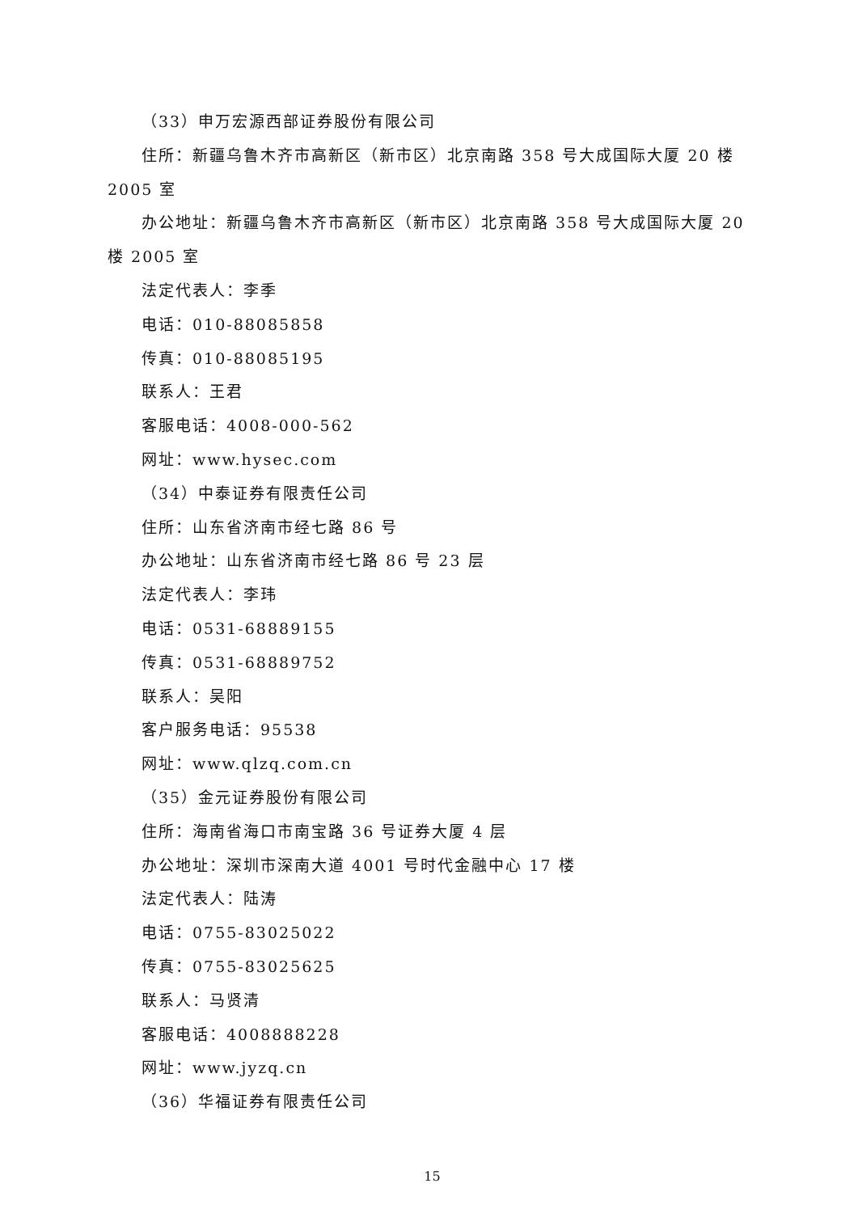（33）申万宏源西部证券股份有限公司
住所：新疆乌鲁木齐市高新区（新市区）北京南路 358 号大成国际大厦 20 楼 2005 室
办公地址：新疆乌鲁木齐市高新区（新市区）北京南路 358 号大成国际大厦 20 楼 2005 室
法定代表人：李季
电话：010-88085858
传真：010-88085195
联系人：王君
客服电话：4008-000-562
网址：www.hysec.com
（34）中泰证券有限责任公司
住所：山东省济南市经七路 86 号
办公地址：山东省济南市经七路 86 号 23 层
法定代表人：李玮
电话：0531-68889155
传真：0531-68889752
联系人：吴阳
客户服务电话：95538
网址：www.qlzq.com.cn
（35）金元证券股份有限公司
住所：海南省海口市南宝路 36 号证券大厦 4 层
办公地址：深圳市深南大道 4001 号时代金融中心 17 楼
法定代表人：陆涛
电话：0755-83025022
传真：0755-83025625
联系人：马贤清
客服电话：4008888228
网址：www.jyzq.cn
（36）华福证券有限责任公司
15